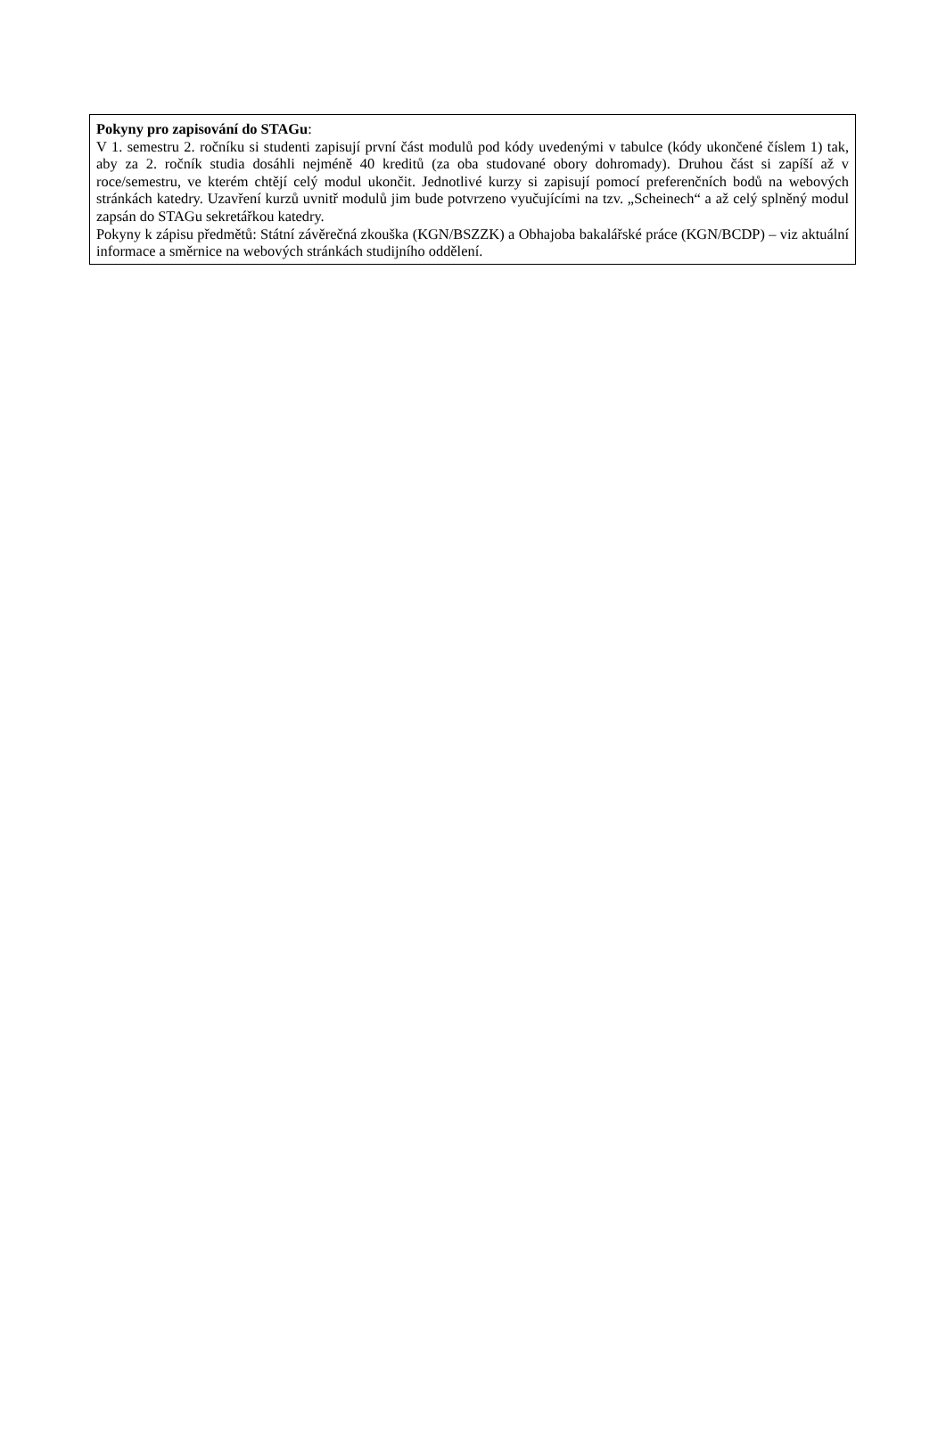Pokyny pro zapisování do STAGu:
V 1. semestru 2. ročníku si studenti zapisují první část modulů pod kódy uvedenými v tabulce (kódy ukončené číslem 1) tak, aby za 2. ročník studia dosáhli nejméně 40 kreditů (za oba studované obory dohromady). Druhou část si zapíší až v roce/semestru, ve kterém chtějí celý modul ukončit. Jednotlivé kurzy si zapisují pomocí preferenčních bodů na webových stránkách katedry. Uzavření kurzů uvnitř modulů jim bude potvrzeno vyučujícími na tzv. „Scheinech“ a až celý splněný modul zapsán do STAGu sekretářkou katedry.
Pokyny k zápisu předmětů: Státní závěrečná zkouška (KGN/BSZZK) a Obhajoba bakalářské práce (KGN/BCDP) – viz aktuální informace a směrnice na webových stránkách studijního oddělení.